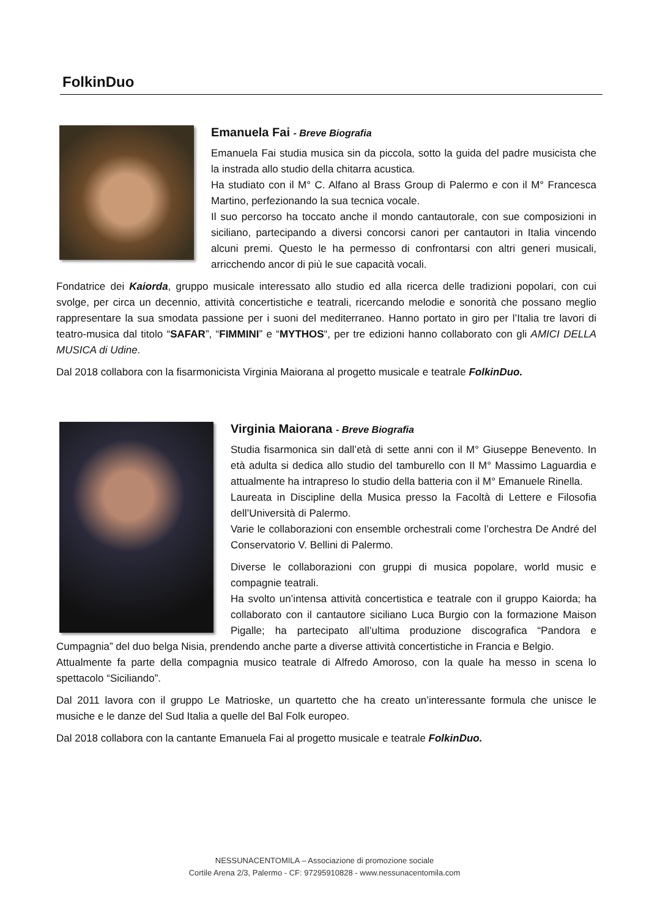FolkinDuo
Emanuela Fai - Breve Biografia
Emanuela Fai studia musica sin da piccola, sotto la guida del padre musicista che la instrada allo studio della chitarra acustica.
Ha studiato con il M° C. Alfano al Brass Group di Palermo e con il M° Francesca Martino, perfezionando la sua tecnica vocale.
Il suo percorso ha toccato anche il mondo cantautorale, con sue composizioni in siciliano, partecipando a diversi concorsi canori per cantautori in Italia vincendo alcuni premi. Questo le ha permesso di confrontarsi con altri generi musicali, arricchendo ancor di più le sue capacità vocali.
Fondatrice dei Kaiorda, gruppo musicale interessato allo studio ed alla ricerca delle tradizioni popolari, con cui svolge, per circa un decennio, attività concertistiche e teatrali, ricercando melodie e sonorità che possano meglio rappresentare la sua smodata passione per i suoni del mediterraneo. Hanno portato in giro per l’Italia tre lavori di teatro-musica dal titolo “SAFAR”, “FIMMINI” e “MYTHOS“, per tre edizioni hanno collaborato con gli AMICI DELLA MUSICA di Udine.
Dal 2018 collabora con la fisarmonicista Virginia Maiorana al progetto musicale e teatrale FolkinDuo.
Virginia Maiorana - Breve Biografia
Studia fisarmonica sin dall’età di sette anni con il M° Giuseppe Benevento. In età adulta si dedica allo studio del tamburello con Il M° Massimo Laguardia e attualmente ha intrapreso lo studio della batteria con il M° Emanuele Rinella.
Laureata in Discipline della Musica presso la Facoltà di Lettere e Filosofia dell’Università di Palermo.
Varie le collaborazioni con ensemble orchestrali come l’orchestra De André del Conservatorio V. Bellini di Palermo.
Diverse le collaborazioni con gruppi di musica popolare, world music e compagnie teatrali.
Ha svolto un’intensa attività concertistica e teatrale con il gruppo Kaiorda; ha collaborato con il cantautore siciliano Luca Burgio con la formazione Maison Pigalle; ha partecipato all’ultima produzione discografica “Pandora e Cumpagnia” del duo belga Nisia, prendendo anche parte a diverse attività concertistiche in Francia e Belgio.
Attualmente fa parte della compagnia musico teatrale di Alfredo Amoroso, con la quale ha messo in scena lo spettacolo “Siciliando”.
Dal 2011 lavora con il gruppo Le Matrioske, un quartetto che ha creato un’interessante formula che unisce le musiche e le danze del Sud Italia a quelle del Bal Folk europeo.
Dal 2018 collabora con la cantante Emanuela Fai al progetto musicale e teatrale FolkinDuo.
NESSUNACENTOMILA – Associazione di promozione sociale
Cortile Arena 2/3, Palermo - CF: 97295910828 - www.nessunacentomila.com